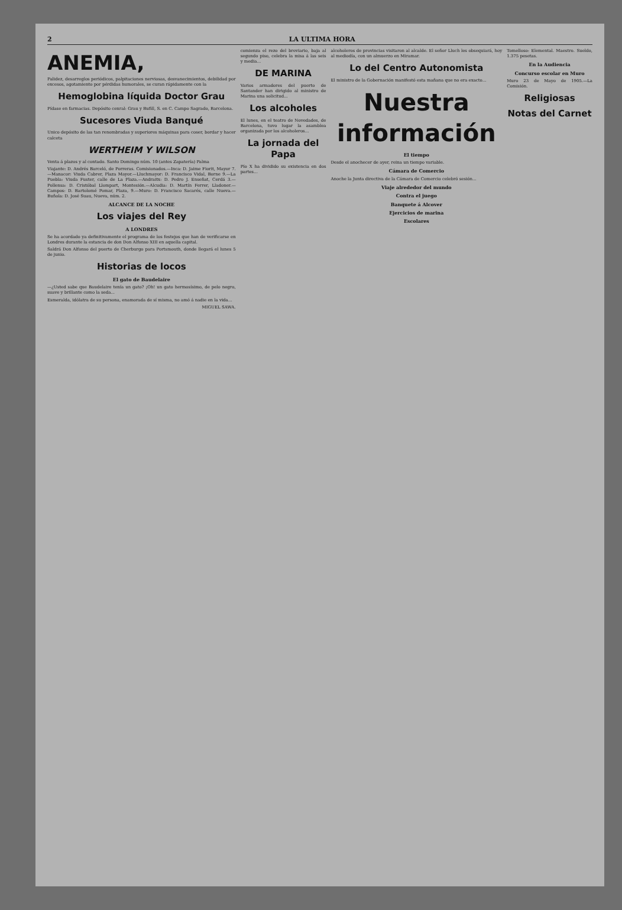2 LA ULTIMA HORA
ANEMIA,
Palidez, desarreglos periódicos, palpitaciones nerviosas, desvanecimientos, debilidad por excesos, agotamiento por pérdidas humorales, se curan rápidamente con la
Hemoglobina líquida Doctor Grau
Pídase en farmacias. Depósito cenral: Grau y Bufill, S. en C. Campo Sagrado, Barcelona.
Sucesores Viuda Banqué
Unico depósito de las tan renombradas y superiores máquinas para coser, bordar y hacer calceta
WERTHEIM Y WILSON
Venta á plazos y al contado. Santo Domingo núm. 10 (antes Zapatería) Palma
Viajante: D. Andrés Barceló, de Porreras. Comisionados.—Inca: D. Jaime Fiorit, Mayor 7.—Manacor: Viuda Cabrer, Plaza Mayor.—Lluchmayor: D. Francisco Vidal, Borne 9.—La Puebla: Viuda Fuster, calle de La Plaza.—Andraitx: D. Pedro J. Enseñat, Cerdá 3.—Pollensa: D. Cristóbal Llompart, Montesión.—Alcudia: D. Martín Ferrer, Lladoner.—Campos: D. Bartolomé Pomar, Plaza, 9.—Muro: D. Francisco Sacarés, calle Nueva.—Buñola: D. José Suau, Nueva, núm. 2.
ALCANCE DE LA NOCHE
Los viajes del Rey
A LONDRES
Se ha acordado ya definitivamente el programa de los festejos que han de verificarse en Londres durante la estancia de don Don Alfonso XIII en aquella capital.
Saldrá Don Alfonso del puerto de Cherburgo para Portsmouth, donde llegará el lunes 5 de junio.
Historias de locos
El gato de Baudelaire
—¿Usted sabe que Baudelaire tenía un gato? ¡Oh! un gato hermosísimo, de pelo negro, suave y brillante como la seda...
Esmeralda, idólatra de su persona, enamorada de sí misma, no amó á nadie en la vida...
MIGUEL SAWA.
comienza el rezo del breviario, baja al segundo piso, celebra la misa á las seis y media...
DE MARINA
Varios armadores del puerto de Santander han dirigido al ministro de Marina una solicitud...
Los alcoholes
El lunes, en el teatro de Novedades, de Barcelona, tuvo lugar la asamblea organizada por los alcoholeros...
La jornada del Papa
Pío X ha dividido su existencia en dos partes...
alcoholeros de provincias visitaron al alcalde. El señor Lluch les obsequiará, hoy al mediodía, con un almuerzo en Miramar.
Lo del Centro Autonomista
El ministro de la Gobernación manifestó esta mañana que no era exacto...
Nuestra información
El tiempo
Desde el anochecer de ayer, reina un tiempo variable.
Cámara de Comercio
Anoche la Junta directiva de la Cámara de Comercio celebró sesión...
Viaje alrededor del mundo
Contra el juego
Banquete á Alcover
Ejercicios de marina
Escolares
Tomelloso: Elemental. Maestro. Sueldo, 1.375 pesetas.
En la Audiencia
Concurso escolar en Muro
Muro 23 de Mayo de 1905.—La Comisión.
Religiosas
Notas del Carnet